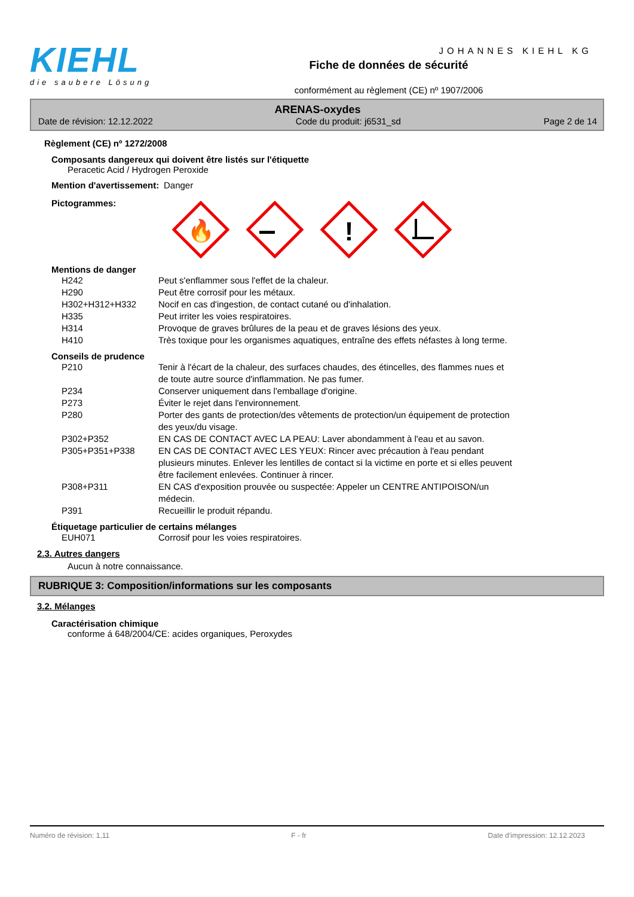KIEHL
die saubere Lösung
Fiche de données de sécurité
conformément au règlement (CE) nº 1907/2006
JOHANNES KIEHL KG
ARENAS-oxydes
Date de révision: 12.12.2022 Code du produit: j6531_sd Page 2 de 14
Règlement (CE) nº 1272/2008
Composants dangereux qui doivent être listés sur l'étiquette
Peracetic Acid / Hydrogen Peroxide
| Mention d'avertissement: | Danger |
| Pictogrammes: | |
🔥
!
Mentions de danger
| H242 | Peut s'enflammer sous l'effet de la chaleur. |
| H290 | Peut être corrosif pour les métaux. |
| H302+H312+H332 | Nocif en cas d'ingestion, de contact cutané ou d'inhalation. |
| H335 | Peut irriter les voies respiratoires. |
| H314 | Provoque de graves brûlures de la peau et de graves lésions des yeux. |
| H410 | Très toxique pour les organismes aquatiques, entraîne des effets néfastes à long terme. |
Conseils de prudence
| P210 | Tenir à l'écart de la chaleur, des surfaces chaudes, des étincelles, des flammes nues et de toute autre source d'inflammation. Ne pas fumer. |
| P234 | Conserver uniquement dans l'emballage d'origine. |
| P273 | Éviter le rejet dans l'environnement. |
| P280 | Porter des gants de protection/des vêtements de protection/un équipement de protection des yeux/du visage. |
| P302+P352 | EN CAS DE CONTACT AVEC LA PEAU: Laver abondamment à l'eau et au savon. |
| P305+P351+P338 | EN CAS DE CONTACT AVEC LES YEUX: Rincer avec précaution à l'eau pendant plusieurs minutes. Enlever les lentilles de contact si la victime en porte et si elles peuvent être facilement enlevées. Continuer à rincer. |
| P308+P311 | EN CAS d'exposition prouvée ou suspectée: Appeler un CENTRE ANTIPOISON/un médecin. |
| P391 | Recueillir le produit répandu. |
Étiquetage particulier de certains mélanges
| EUH071 | Corrosif pour les voies respiratoires. |
2.3. Autres dangers
Aucun à notre connaissance.
RUBRIQUE 3: Composition/informations sur les composants
3.2. Mélanges
Caractérisation chimique
conforme á 648/2004/CE: acides organiques, Peroxydes
Numéro de révision: 1,11 F - fr Date d'impression: 12.12.2023